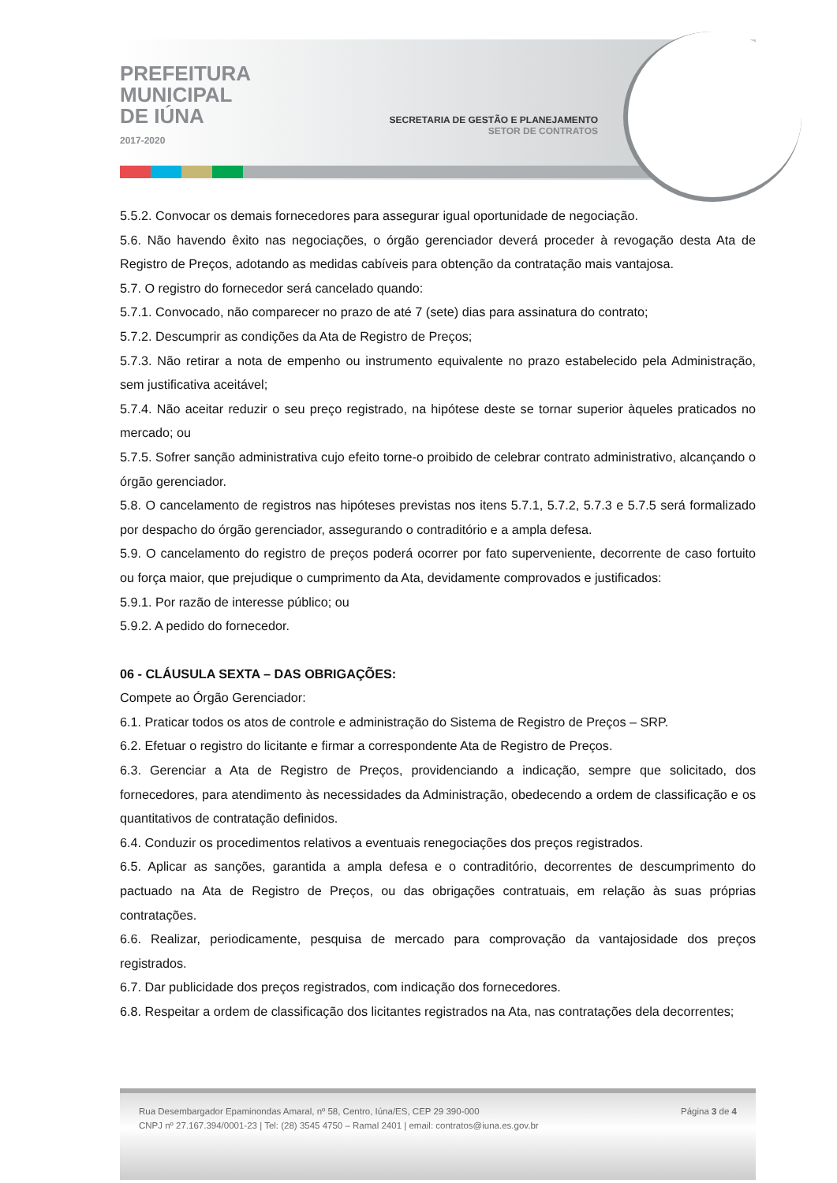PREFEITURA
MUNICIPAL
DE IÚNA
2017-2020
SECRETARIA DE GESTÃO E PLANEJAMENTO
SETOR DE CONTRATOS
5.5.2. Convocar os demais fornecedores para assegurar igual oportunidade de negociação.
5.6. Não havendo êxito nas negociações, o órgão gerenciador deverá proceder à revogação desta Ata de Registro de Preços, adotando as medidas cabíveis para obtenção da contratação mais vantajosa.
5.7. O registro do fornecedor será cancelado quando:
5.7.1. Convocado, não comparecer no prazo de até 7 (sete) dias para assinatura do contrato;
5.7.2. Descumprir as condições da Ata de Registro de Preços;
5.7.3. Não retirar a nota de empenho ou instrumento equivalente no prazo estabelecido pela Administração, sem justificativa aceitável;
5.7.4. Não aceitar reduzir o seu preço registrado, na hipótese deste se tornar superior àqueles praticados no mercado; ou
5.7.5. Sofrer sanção administrativa cujo efeito torne-o proibido de celebrar contrato administrativo, alcançando o órgão gerenciador.
5.8. O cancelamento de registros nas hipóteses previstas nos itens 5.7.1, 5.7.2, 5.7.3 e 5.7.5 será formalizado por despacho do órgão gerenciador, assegurando o contraditório e a ampla defesa.
5.9. O cancelamento do registro de preços poderá ocorrer por fato superveniente, decorrente de caso fortuito ou força maior, que prejudique o cumprimento da Ata, devidamente comprovados e justificados:
5.9.1. Por razão de interesse público; ou
5.9.2. A pedido do fornecedor.
06 - CLÁUSULA SEXTA – DAS OBRIGAÇÕES:
Compete ao Órgão Gerenciador:
6.1. Praticar todos os atos de controle e administração do Sistema de Registro de Preços – SRP.
6.2. Efetuar o registro do licitante e firmar a correspondente Ata de Registro de Preços.
6.3. Gerenciar a Ata de Registro de Preços, providenciando a indicação, sempre que solicitado, dos fornecedores, para atendimento às necessidades da Administração, obedecendo a ordem de classificação e os quantitativos de contratação definidos.
6.4. Conduzir os procedimentos relativos a eventuais renegociações dos preços registrados.
6.5. Aplicar as sanções, garantida a ampla defesa e o contraditório, decorrentes de descumprimento do pactuado na Ata de Registro de Preços, ou das obrigações contratuais, em relação às suas próprias contratações.
6.6. Realizar, periodicamente, pesquisa de mercado para comprovação da vantajosidade dos preços registrados.
6.7. Dar publicidade dos preços registrados, com indicação dos fornecedores.
6.8. Respeitar a ordem de classificação dos licitantes registrados na Ata, nas contratações dela decorrentes;
Rua Desembargador Epaminondas Amaral, nº 58, Centro, Iúna/ES, CEP 29 390-000
CNPJ nº 27.167.394/0001-23 | Tel: (28) 3545 4750 – Ramal 2401 | email: contratos@iuna.es.gov.br
Página 3 de 4